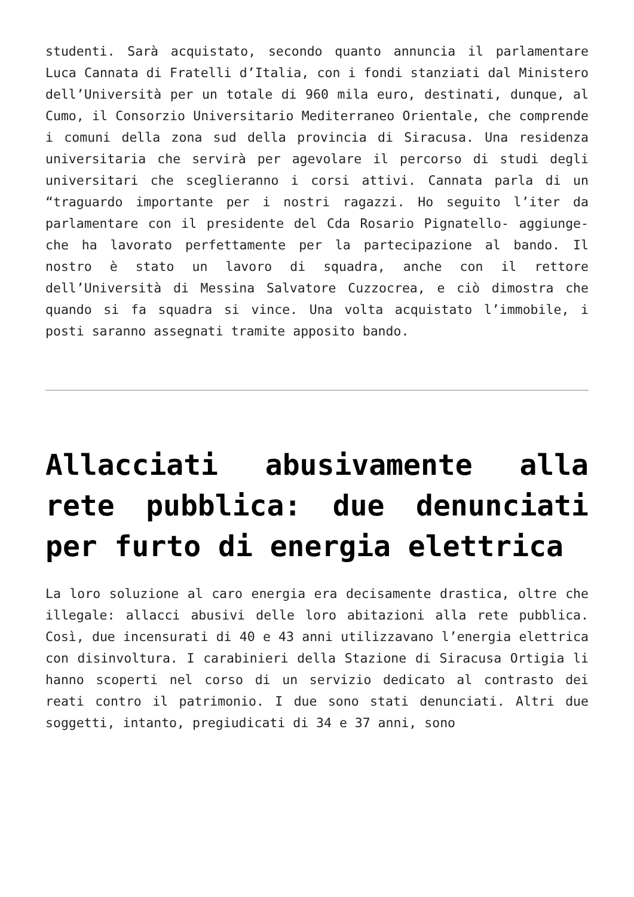studenti. Sarà acquistato, secondo quanto annuncia il parlamentare Luca Cannata di Fratelli d’Italia, con i fondi stanziati dal Ministero dell’Università per un totale di 960 mila euro, destinati, dunque, al Cumo, il Consorzio Universitario Mediterraneo Orientale, che comprende i comuni della zona sud della provincia di Siracusa. Una residenza universitaria che servirà per agevolare il percorso di studi degli universitari che sceglieranno i corsi attivi. Cannata parla di un “traguardo importante per i nostri ragazzi. Ho seguito l’iter da parlamentare con il presidente del Cda Rosario Pignatello- aggiunge- che ha lavorato perfettamente per la partecipazione al bando. Il nostro è stato un lavoro di squadra, anche con il rettore dell’Università di Messina Salvatore Cuzzocrea, e ciò dimostra che quando si fa squadra si vince. Una volta acquistato l’immobile, i posti saranno assegnati tramite apposito bando.
Allacciati abusivamente alla rete pubblica: due denunciati per furto di energia elettrica
La loro soluzione al caro energia era decisamente drastica, oltre che illegale: allacci abusivi delle loro abitazioni alla rete pubblica. Così, due incensurati di 40 e 43 anni utilizzavano l’energia elettrica con disinvoltura. I carabinieri della Stazione di Siracusa Ortigia li hanno scoperti nel corso di un servizio dedicato al contrasto dei reati contro il patrimonio. I due sono stati denunciati. Altri due soggetti, intanto, pregiudicati di 34 e 37 anni, sono